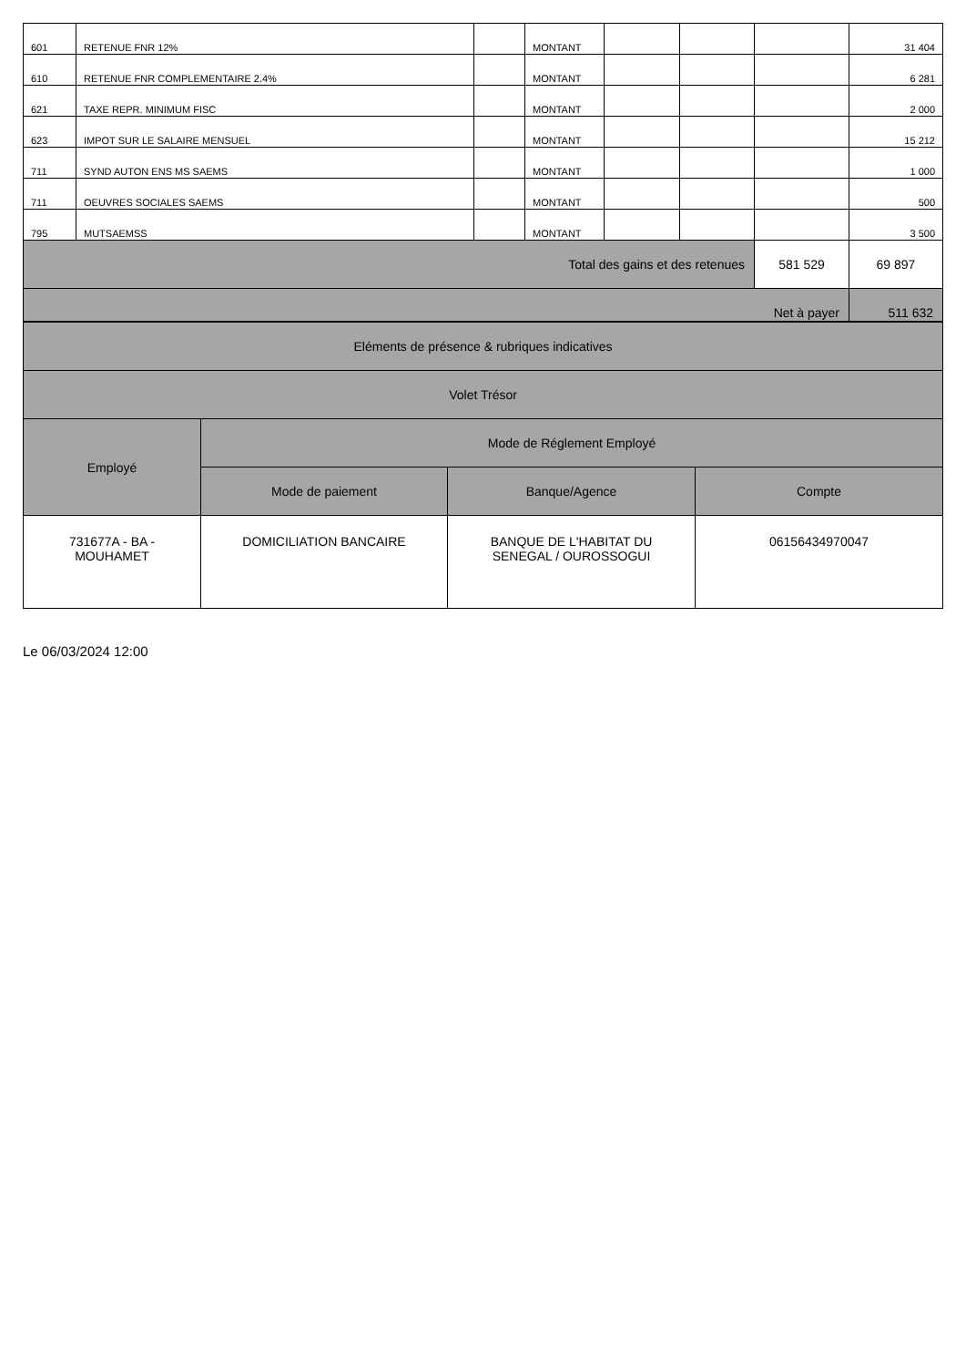| 601 | RETENUE FNR 12% | | MONTANT | | | | 31 404 |
| 610 | RETENUE FNR COMPLEMENTAIRE 2.4% | | MONTANT | | | | 6 281 |
| 621 | TAXE REPR. MINIMUM FISC | | MONTANT | | | | 2 000 |
| 623 | IMPOT SUR LE SALAIRE MENSUEL | | MONTANT | | | | 15 212 |
| 711 | SYND AUTON ENS MS SAEMS | | MONTANT | | | | 1 000 |
| 711 | OEUVRES SOCIALES SAEMS | | MONTANT | | | | 500 |
| 795 | MUTSAEMSS | | MONTANT | | | | 3 500 |
| Total des gains et des retenues | | | | | | 581 529 | 69 897 |
| Net à payer | | | | | | | 511 632 |
| Eléments de présence & rubriques indicatives | | | |
| Volet Trésor | | | |
| Employé | Mode de Réglement Employé | | |
| | Mode de paiement | Banque/Agence | Compte |
| 731677A - BA - MOUHAMET | DOMICILIATION BANCAIRE | BANQUE DE L'HABITAT DU SENEGAL / OUROSSOGUI | 06156434970047 |
Le 06/03/2024 12:00